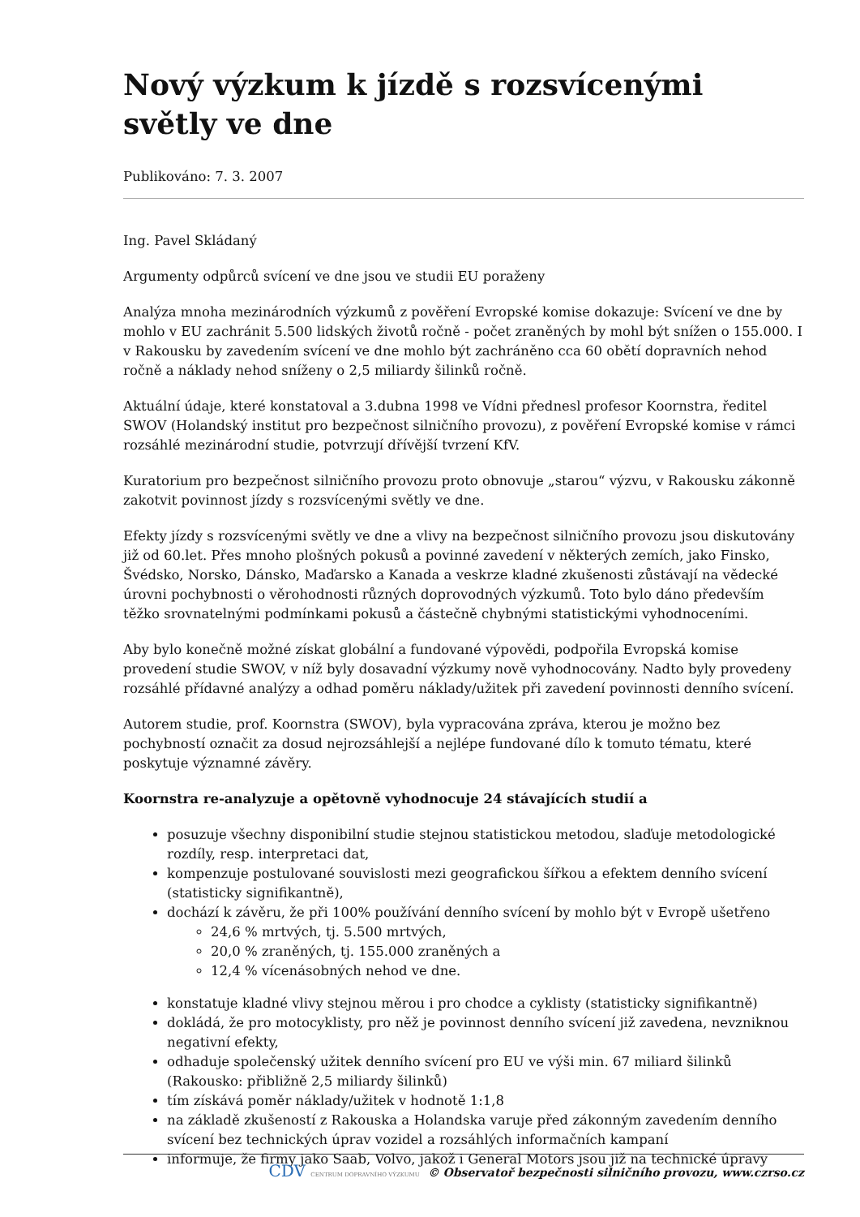Nový výzkum k jízdě s rozsvícenými světly ve dne
Publikováno: 7. 3. 2007
Ing. Pavel Skládaný
Argumenty odpůrců svícení ve dne jsou ve studii EU poraženy
Analýza mnoha mezinárodních výzkumů z pověření Evropské komise dokazuje: Svícení ve dne by mohlo v EU zachránit 5.500 lidských životů ročně - počet zraněných by mohl být snížen o 155.000. I v Rakousku by zavedením svícení ve dne mohlo být zachráněno cca 60 obětí dopravních nehod ročně a náklady nehod sníženy o 2,5 miliardy šilinků ročně.
Aktuální údaje, které konstatoval a 3.dubna 1998 ve Vídni přednesl profesor Koornstra, ředitel SWOV (Holandský institut pro bezpečnost silničního provozu), z pověření Evropské komise v rámci rozsáhlé mezinárodní studie, potvrzují dřívější tvrzení KfV.
Kuratorium pro bezpečnost silničního provozu proto obnovuje „starou“ výzvu, v Rakousku zákonně zakotvit povinnost jízdy s rozsvícenými světly ve dne.
Efekty jízdy s rozsvícenými světly ve dne a vlivy na bezpečnost silničního provozu jsou diskutovány již od 60.let. Přes mnoho plošných pokusů a povinné zavedení v některých zemích, jako Finsko, Švédsko, Norsko, Dánsko, Maďarsko a Kanada a veskrze kladné zkušenosti zůstávají na vědecké úrovni pochybnosti o věrohodnosti různých doprovodných výzkumů. Toto bylo dáno především těžko srovnatelnými podmínkami pokusů a částečně chybnými statistickými vyhodnoceními.
Aby bylo konečně možné získat globální a fundované výpovědi, podpořila Evropská komise provedení studie SWOV, v níž byly dosavadní výzkumy nově vyhodnocovány. Nadto byly provedeny rozsáhlé přídavné analýzy a odhad poměru náklady/užitek při zavedení povinnosti denního svícení.
Autorem studie, prof. Koornstra (SWOV), byla vypracována zpráva, kterou je možno bez pochybností označit za dosud nejrozsáhlejší a nejlépe fundované dílo k tomuto tématu, které poskytuje významné závěry.
Koornstra re-analyzuje a opětovně vyhodnocuje 24 stávajících studií a
posuzuje všechny disponibilní studie stejnou statistickou metodou, slaďuje metodologické rozdíly, resp. interpretaci dat,
kompenzuje postulované souvislosti mezi geografickou šířkou a efektem denního svícení (statisticky signifikantně),
dochází k závěru, že při 100% používání denního svícení by mohlo být v Evropě ušetřeno
24,6 % mrtvých, tj. 5.500 mrtvých,
20,0 % zraněných, tj. 155.000 zraněných a
12,4 % vícenásobných nehod ve dne.
konstatuje kladné vlivy stejnou měrou i pro chodce a cyklisty (statisticky signifikantně)
dokládá, že pro motocyklisty, pro něž je povinnost denního svícení již zavedena, nevzniknou negativní efekty,
odhaduje společenský užitek denního svícení pro EU ve výši min. 67 miliard šilinků (Rakousko: přibližně 2,5 miliardy šilinků)
tím získává poměr náklady/užitek v hodnotě 1:1,8
na základě zkušeností z Rakouska a Holandska varuje před zákonným zavedením denního svícení bez technických úprav vozidel a rozsáhlých informačních kampaní
informuje, že firmy jako Saab, Volvo, jakož i General Motors jsou již na technické úpravy
CDV CENTRUM DOPRAVNÍHO VÝZKUMU © Observatoř bezpečnosti silničního provozu, www.czrso.cz